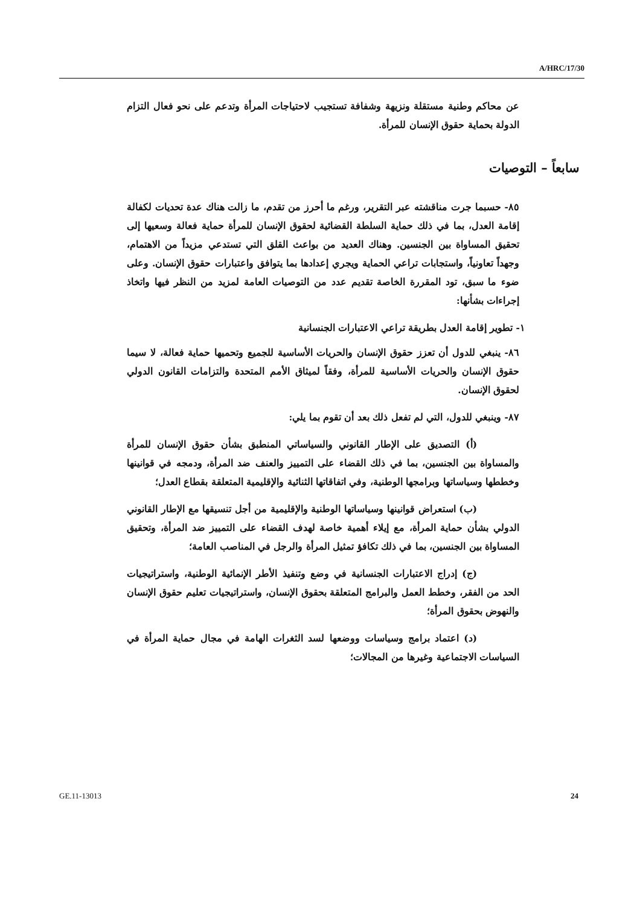A/HRC/17/30
عن محاكم وطنية مستقلة ونزيهة وشفافة تستجيب لاحتياجات المرأة وتدعم على نحو فعال التزام الدولة بحماية حقوق الإنسان للمرأة.
سابعاً – التوصيات
٨٥- حسبما جرت مناقشته عبر التقرير، ورغم ما أحرز من تقدم، ما زالت هناك عدة تحديات لكفالة إقامة العدل، بما في ذلك حماية السلطة القضائية لحقوق الإنسان للمرأة حماية فعالة وسعيها إلى تحقيق المساواة بين الجنسين. وهناك العديد من بواعث القلق التي تستدعي مزيداً من الاهتمام، وجهداً تعاونياً، واستجابات تراعي الحماية ويجري إعدادها بما يتوافق واعتبارات حقوق الإنسان. وعلى ضوء ما سبق، تود المقررة الخاصة تقديم عدد من التوصيات العامة لمزيد من النظر فيها واتخاذ إجراءات بشأنها:
١- تطوير إقامة العدل بطريقة تراعي الاعتبارات الجنسانية
٨٦- ينبغي للدول أن تعزز حقوق الإنسان والحريات الأساسية للجميع وتحميها حماية فعالة، لا سيما حقوق الإنسان والحريات الأساسية للمرأة، وفقاً لميثاق الأمم المتحدة والتزامات القانون الدولي لحقوق الإنسان.
٨٧- وينبغي للدول، التي لم تفعل ذلك بعد أن تقوم بما يلي:
(أ) التصديق على الإطار القانوني والسياساتي المنطبق بشأن حقوق الإنسان للمرأة والمساواة بين الجنسين، بما في ذلك القضاء على التمييز والعنف ضد المرأة، ودمجه في قوانينها وخططها وسياساتها وبرامجها الوطنية، وفي اتفاقاتها الثنائية والإقليمية المتعلقة بقطاع العدل؛
(ب) استعراض قوانينها وسياساتها الوطنية والإقليمية من أجل تنسيقها مع الإطار القانوني الدولي بشأن حماية المرأة، مع إيلاء أهمية خاصة لهدف القضاء على التمييز ضد المرأة، وتحقيق المساواة بين الجنسين، بما في ذلك تكافؤ تمثيل المرأة والرجل في المناصب العامة؛
(ج) إدراج الاعتبارات الجنسانية في وضع وتنفيذ الأطر الإنمائية الوطنية، واستراتيجيات الحد من الفقر، وخطط العمل والبرامج المتعلقة بحقوق الإنسان، واستراتيجيات تعليم حقوق الإنسان والنهوض بحقوق المرأة؛
(د) اعتماد برامج وسياسات ووضعها لسد الثغرات الهامة في مجال حماية المرأة في السياسات الاجتماعية وغيرها من المجالات؛
GE.11-13013 24